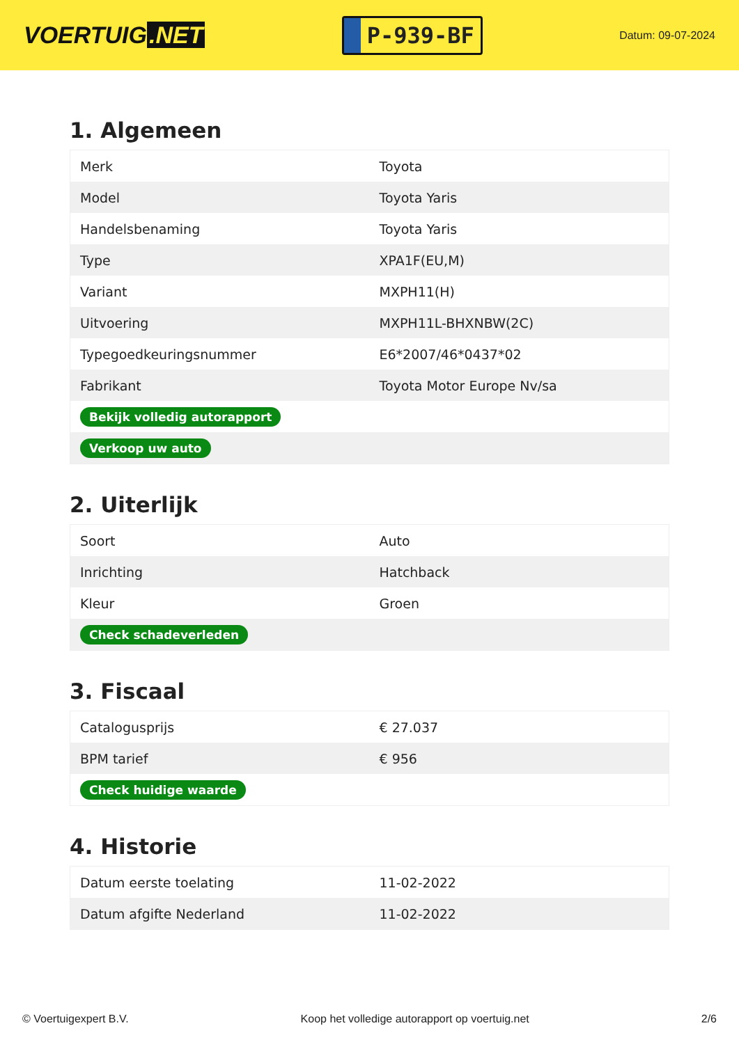VOERTUIG.NET
P-939-BF
Datum: 09-07-2024
1. Algemeen
| Merk | Toyota |
| Model | Toyota Yaris |
| Handelsbenaming | Toyota Yaris |
| Type | XPA1F(EU,M) |
| Variant | MXPH11(H) |
| Uitvoering | MXPH11L-BHXNBW(2C) |
| Typegoedkeuringsnummer | E6*2007/46*0437*02 |
| Fabrikant | Toyota Motor Europe Nv/sa |
| Bekijk volledig autorapport | |
| Verkoop uw auto | |
2. Uiterlijk
| Soort | Auto |
| Inrichting | Hatchback |
| Kleur | Groen |
| Check schadeverleden | |
3. Fiscaal
| Catalogusprijs | € 27.037 |
| BPM tarief | € 956 |
| Check huidige waarde | |
4. Historie
| Datum eerste toelating | 11-02-2022 |
| Datum afgifte Nederland | 11-02-2022 |
© Voertuigexpert B.V. Koop het volledige autorapport op voertuig.net 2/6